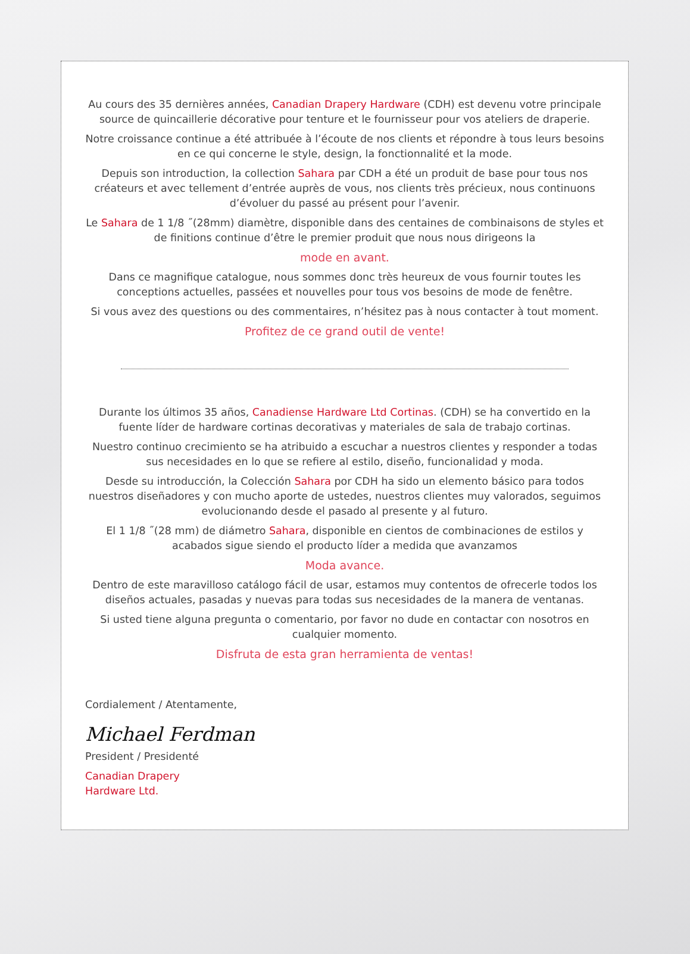Au cours des 35 dernières années, Canadian Drapery Hardware (CDH) est devenu votre principale source de quincaillerie décorative pour tenture et le fournisseur pour vos ateliers de draperie.
Notre croissance continue a été attribuée à l’écoute de nos clients et répondre à tous leurs besoins en ce qui concerne le style, design, la fonctionnalité et la mode.
Depuis son introduction, la collection Sahara par CDH a été un produit de base pour tous nos créateurs et avec tellement d’entrée auprès de vous, nos clients très précieux, nous continuons d’évoluer du passé au présent pour l’avenir.
Le Sahara de 1 1/8 ˝(28mm) diamètre, disponible dans des centaines de combinaisons de styles et de finitions continue d’être le premier produit que nous nous dirigeons la
mode en avant.
Dans ce magnifique catalogue, nous sommes donc très heureux de vous fournir toutes les conceptions actuelles, passées et nouvelles pour tous vos besoins de mode de fenêtre.
Si vous avez des questions ou des commentaires, n’hésitez pas à nous contacter à tout moment.
Profitez de ce grand outil de vente!
Durante los últimos 35 años, Canadiense Hardware Ltd Cortinas. (CDH) se ha convertido en la fuente líder de hardware cortinas decorativas y materiales de sala de trabajo cortinas.
Nuestro continuo crecimiento se ha atribuido a escuchar a nuestros clientes y responder a todas sus necesidades en lo que se refiere al estilo, diseño, funcionalidad y moda.
Desde su introducción, la Colección Sahara por CDH ha sido un elemento básico para todos nuestros diseñadores y con mucho aporte de ustedes, nuestros clientes muy valorados, seguimos evolucionando desde el pasado al presente y al futuro.
El 1 1/8 ˝(28 mm) de diámetro Sahara, disponible en cientos de combinaciones de estilos y acabados sigue siendo el producto líder a medida que avanzamos
Moda avance.
Dentro de este maravilloso catálogo fácil de usar, estamos muy contentos de ofrecerle todos los diseños actuales, pasadas y nuevas para todas sus necesidades de la manera de ventanas.
Si usted tiene alguna pregunta o comentario, por favor no dude en contactar con nosotros en cualquier momento.
Disfruta de esta gran herramienta de ventas!
Cordialement / Atentamente,
Michael Ferdman
President / Presidenté
Canadian Drapery
Hardware Ltd.